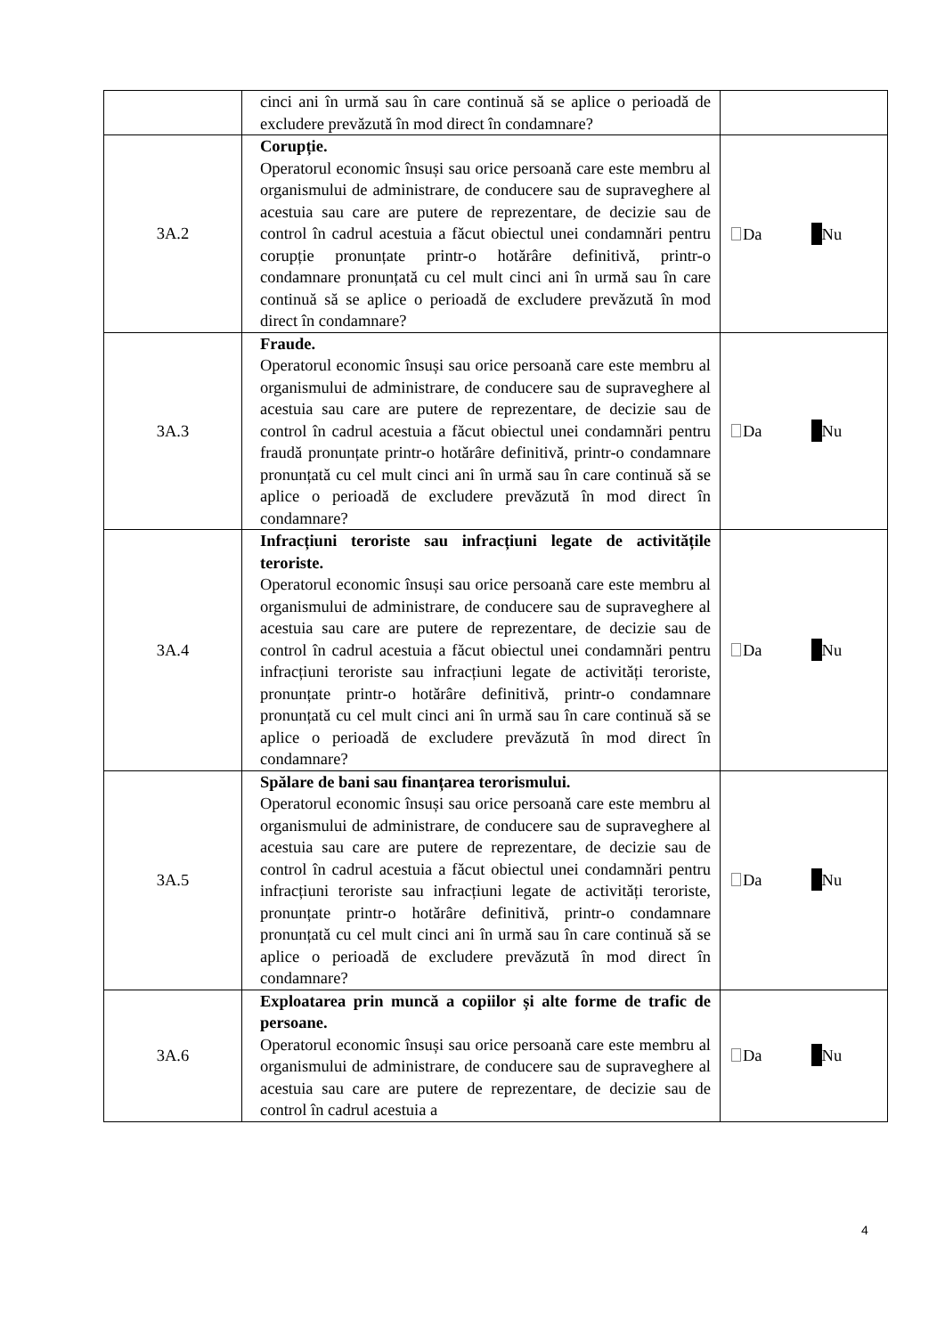| | cinci ani în urmă sau în care continuă să se aplice o perioadă de excludere prevăzută în mod direct în condamnare? | |
| 3A.2 | Corupție. Operatorul economic însuși sau orice persoană care este membru al organismului de administrare, de conducere sau de supraveghere al acestuia sau care are putere de reprezentare, de decizie sau de control în cadrul acestuia a făcut obiectul unei condamnări pentru corupție pronunțate printr-o hotărâre definitivă, printr-o condamnare pronunțată cu cel mult cinci ani în urmă sau în care continuă să se aplice o perioadă de excludere prevăzută în mod direct în condamnare? | Da Nu |
| 3A.3 | Fraude. Operatorul economic însuși sau orice persoană care este membru al organismului de administrare, de conducere sau de supraveghere al acestuia sau care are putere de reprezentare, de decizie sau de control în cadrul acestuia a făcut obiectul unei condamnări pentru fraudă pronunțate printr-o hotărâre definitivă, printr-o condamnare pronunțată cu cel mult cinci ani în urmă sau în care continuă să se aplice o perioadă de excludere prevăzută în mod direct în condamnare? | Da Nu |
| 3A.4 | Infracțiuni teroriste sau infracțiuni legate de activitățile teroriste. Operatorul economic însuși sau orice persoană care este membru al organismului de administrare, de conducere sau de supraveghere al acestuia sau care are putere de reprezentare, de decizie sau de control în cadrul acestuia a făcut obiectul unei condamnări pentru infracțiuni teroriste sau infracțiuni legate de activități teroriste, pronunțate printr-o hotărâre definitivă, printr-o condamnare pronunțată cu cel mult cinci ani în urmă sau în care continuă să se aplice o perioadă de excludere prevăzută în mod direct în condamnare? | Da Nu |
| 3A.5 | Spălare de bani sau finanțarea terorismului. Operatorul economic însuși sau orice persoană care este membru al organismului de administrare, de conducere sau de supraveghere al acestuia sau care are putere de reprezentare, de decizie sau de control în cadrul acestuia a făcut obiectul unei condamnări pentru infracțiuni teroriste sau infracțiuni legate de activități teroriste, pronunțate printr-o hotărâre definitivă, printr-o condamnare pronunțată cu cel mult cinci ani în urmă sau în care continuă să se aplice o perioadă de excludere prevăzută în mod direct în condamnare? | Da Nu |
| 3A.6 | Exploatarea prin muncă a copiilor și alte forme de trafic de persoane. Operatorul economic însuși sau orice persoană care este membru al organismului de administrare, de conducere sau de supraveghere al acestuia sau care are putere de reprezentare, de decizie sau de control în cadrul acestuia a | Da Nu |
4